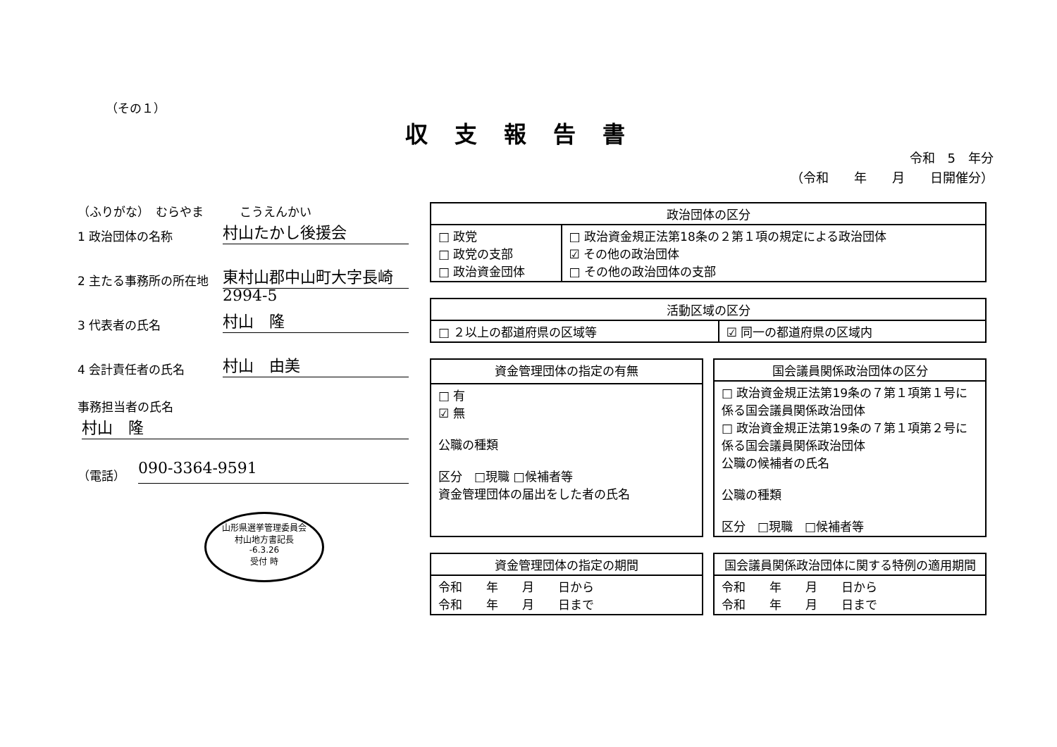（その１）
収支報告書
令和　5　年分
（令和　　年　　月　　日開催分）
（ふりがな）　むらやま　　　こうえんかい
1 政治団体の名称
村山たかし後援会
2 主たる事務所の所在地
東村山郡中山町大字長崎 2994-5
3 代表者の氏名
村山　隆
4 会計責任者の氏名
村山　由美
事務担当者の氏名
村山　隆
（電話）
090-3364-9591
山形県選挙管理委員会
村山地方書記長
-6.3.26
受付 時
| 政治団体の区分 | |
| --- | --- |
| □ 政党 □ 政党の支部 □ 政治資金団体 | □ 政治資金規正法第18条の２第１項の規定による政治団体 ☑ その他の政治団体 □ その他の政治団体の支部 |
| 活動区域の区分 | |
| --- | --- |
| □ ２以上の都道府県の区域等 | ☑ 同一の都道府県の区域内 |
| 資金管理団体の指定の有無 |
| --- |
| □ 有 ☑ 無 公職の種類 区分 □現職 □候補者等 資金管理団体の届出をした者の氏名 |
| 国会議員関係政治団体の区分 |
| --- |
| □ 政治資金規正法第19条の７第１項第１号に係る国会議員関係政治団体 □ 政治資金規正法第19条の７第１項第２号に係る国会議員関係政治団体 公職の候補者の氏名 公職の種類 区分 □現職 □候補者等 |
| 資金管理団体の指定の期間 |
| --- |
| 令和 年 月 日から 令和 年 月 日まで |
| 国会議員関係政治団体に関する特例の適用期間 |
| --- |
| 令和 年 月 日から 令和 年 月 日まで |